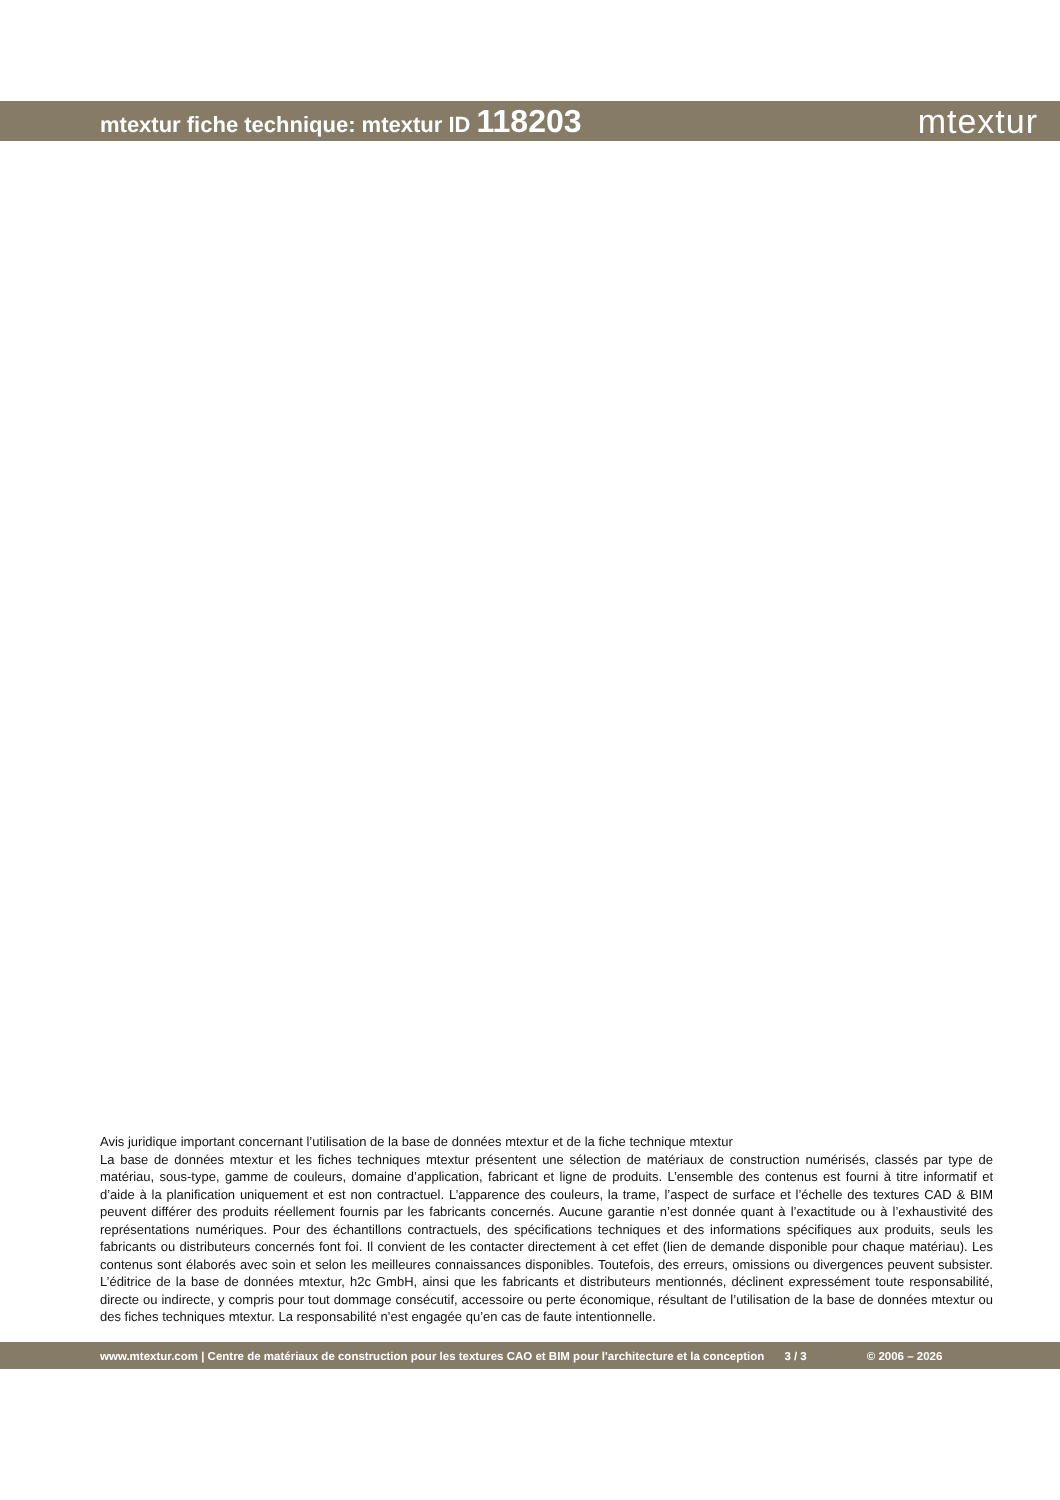mtextur fiche technique: mtextur ID 118203
mtextur
Avis juridique important concernant l’utilisation de la base de données mtextur et de la fiche technique mtextur
La base de données mtextur et les fiches techniques mtextur présentent une sélection de matériaux de construction numérisés, classés par type de matériau, sous-type, gamme de couleurs, domaine d’application, fabricant et ligne de produits. L’ensemble des contenus est fourni à titre informatif et d’aide à la planification uniquement et est non contractuel. L’apparence des couleurs, la trame, l’aspect de surface et l’échelle des textures CAD & BIM peuvent différer des produits réellement fournis par les fabricants concernés. Aucune garantie n’est donnée quant à l’exactitude ou à l’exhaustivité des représentations numériques. Pour des échantillons contractuels, des spécifications techniques et des informations spécifiques aux produits, seuls les fabricants ou distributeurs concernés font foi. Il convient de les contacter directement à cet effet (lien de demande disponible pour chaque matériau). Les contenus sont élaborés avec soin et selon les meilleures connaissances disponibles. Toutefois, des erreurs, omissions ou divergences peuvent subsister. L’éditrice de la base de données mtextur, h2c GmbH, ainsi que les fabricants et distributeurs mentionnés, déclinent expressément toute responsabilité, directe ou indirecte, y compris pour tout dommage consécutif, accessoire ou perte économique, résultant de l’utilisation de la base de données mtextur ou des fiches techniques mtextur. La responsabilité n’est engagée qu’en cas de faute intentionnelle.
www.mtextur.com | Centre de matériaux de construction pour les textures CAO et BIM pour l'architecture et la conception 3 / 3 © 2006 – 2026